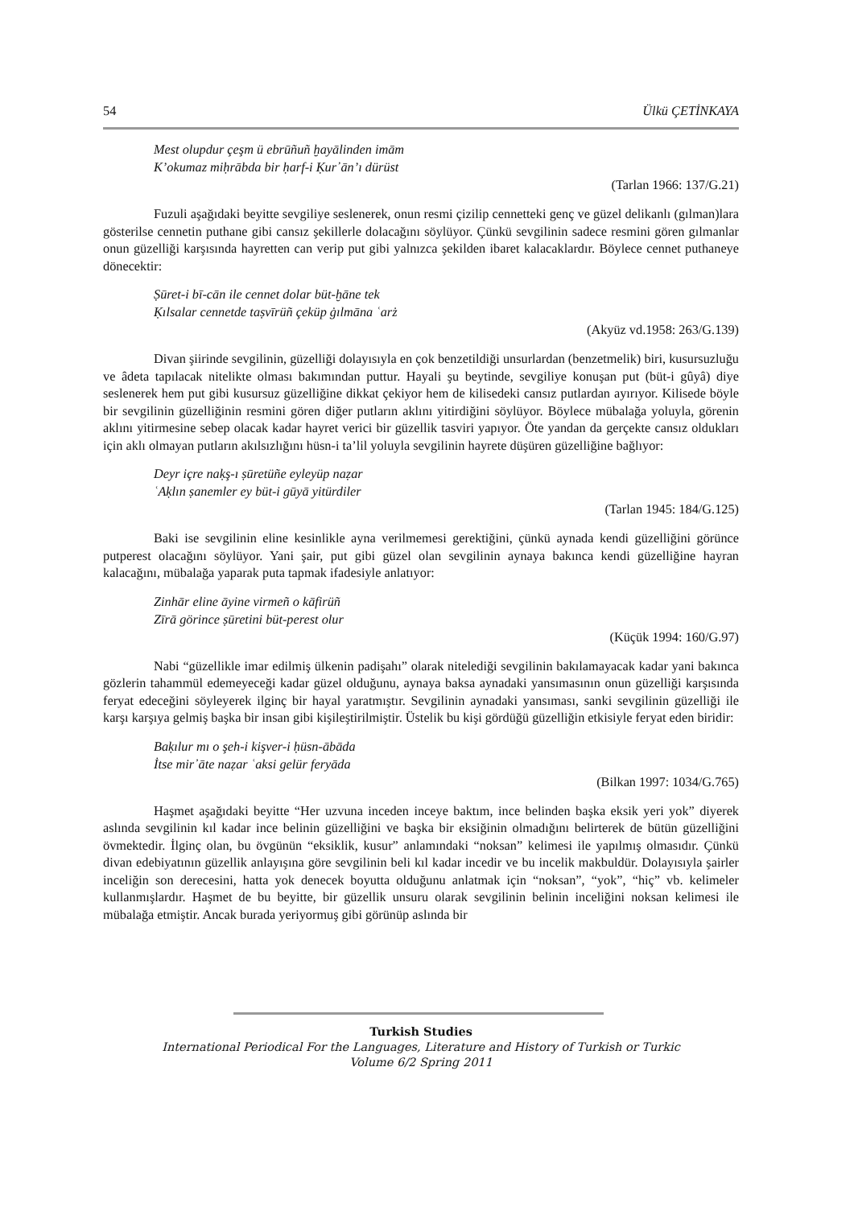54 Ülkü ÇETİNKAYA
Mest olupdur çeşm ü ebrūñuñ ḫayālinden imām
K’okumaz miḥrābda bir ḥarf-i Ḳur᾿ān’ı dürüst
(Tarlan 1966: 137/G.21)
Fuzuli aşağıdaki beyitte sevgiliye seslenerek, onun resmi çizilip cennetteki genç ve güzel delikanlı (gılman)lara gösterilse cennetin puthane gibi cansız şekillerle dolacağını söylüyor. Çünkü sevgilinin sadece resmini gören gılmanlar onun güzelliği karşısında hayretten can verip put gibi yalnızca şekilden ibaret kalacaklardır. Böylece cennet puthaneye dönecektir:
Ṣūret-i bī-cān ile cennet dolar büt-ḫāne tek
Ḳılsalar cennetde taṣvīrüñ çeküp ġılmāna ʿarż
(Akyüz vd.1958: 263/G.139)
Divan şiirinde sevgilinin, güzelliği dolayısıyla en çok benzetildiği unsurlardan (benzetmelik) biri, kusursuzluğu ve âdeta tapılacak nitelikte olması bakımından puttur. Hayali şu beytinde, sevgiliye konuşan put (büt-i gûyâ) diye seslenerek hem put gibi kusursuz güzelliğine dikkat çekiyor hem de kilisedeki cansız putlardan ayırıyor. Kilisede böyle bir sevgilinin güzelliğinin resmini gören diğer putların aklını yitirdiğini söylüyor. Böylece mübalağa yoluyla, görenin aklını yitirmesine sebep olacak kadar hayret verici bir güzellik tasviri yapıyor. Öte yandan da gerçekte cansız oldukları için aklı olmayan putların akılsızlığını hüsn-i ta’lil yoluyla sevgilinin hayrete düşüren güzelliğine bağlıyor:
Deyr içre naḳş-ı ṣūretüñe eyleyüp naẓar
ʿAḳlın ṣanemler ey büt-i gūyā yitürdiler
(Tarlan 1945: 184/G.125)
Baki ise sevgilinin eline kesinlikle ayna verilmemesi gerektiğini, çünkü aynada kendi güzelliğini görünce putperest olacağını söylüyor. Yani şair, put gibi güzel olan sevgilinin aynaya bakınca kendi güzelliğine hayran kalacağını, mübalağa yaparak puta tapmak ifadesiyle anlatıyor:
Zinhār eline āyine virmeñ o kāfirüñ
Zīrā görince ṣūretini büt-perest olur
(Küçük 1994: 160/G.97)
Nabi “güzellikle imar edilmiş ülkenin padişahı” olarak nitelediği sevgilinin bakılamayacak kadar yani bakınca gözlerin tahammül edemeyeceği kadar güzel olduğunu, aynaya baksa aynadaki yansımasının onun güzelliği karşısında feryat edeceğini söyleyerek ilginç bir hayal yaratmıştır. Sevgilinin aynadaki yansıması, sanki sevgilinin güzelliği ile karşı karşıya gelmiş başka bir insan gibi kişileştirilmiştir. Üstelik bu kişi gördüğü güzelliğin etkisiyle feryat eden biridir:
Baḳılur mı o şeh-i kişver-i ḥüsn-ābāda
İtse mir᾿āte naẓar ʿaksi gelür feryāda
(Bilkan 1997: 1034/G.765)
Haşmet aşağıdaki beyitte “Her uzvuna inceden inceye baktım, ince belinden başka eksik yeri yok” diyerek aslında sevgilinin kıl kadar ince belinin güzelliğini ve başka bir eksiğinin olmadığını belirterek de bütün güzelliğini övmektedir. İlginç olan, bu övgünün “eksiklik, kusur” anlamındaki “noksan” kelimesi ile yapılmış olmasıdır. Çünkü divan edebiyatının güzellik anlayışına göre sevgilinin beli kıl kadar incedir ve bu incelik makbuldür. Dolayısıyla şairler inceliğin son derecesini, hatta yok denecek boyutta olduğunu anlatmak için “noksan”, “yok”, “hiç” vb. kelimeler kullanmışlardır. Haşmet de bu beyitte, bir güzellik unsuru olarak sevgilinin belinin inceliğini noksan kelimesi ile mübalağa etmiştir. Ancak burada yeriyormuş gibi görünüp aslında bir
Turkish Studies
International Periodical For the Languages, Literature and History of Turkish or Turkic
Volume 6/2 Spring 2011